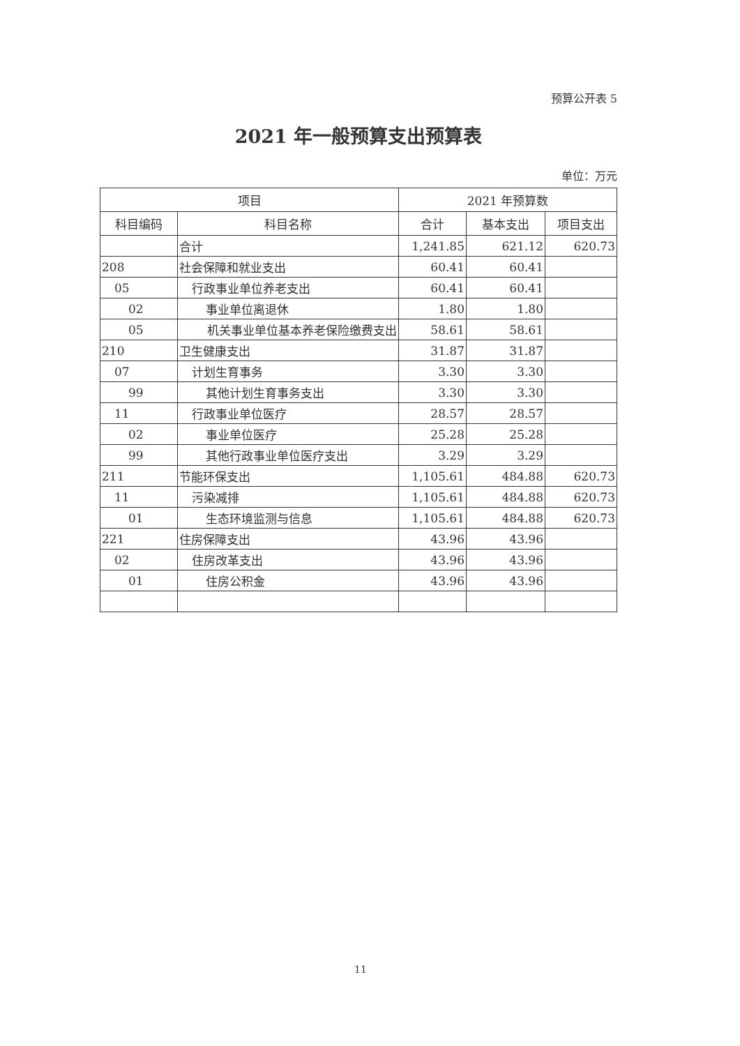预算公开表 5
2021 年一般预算支出预算表
单位：万元
| 项目 | | 2021 年预算数 | | |
| --- | --- | --- | --- | --- |
| 科目编码 | 科目名称 | 合计 | 基本支出 | 项目支出 |
| | 合计 | 1,241.85 | 621.12 | 620.73 |
| 208 | 社会保障和就业支出 | 60.41 | 60.41 | |
| 05 | 行政事业单位养老支出 | 60.41 | 60.41 | |
| 02 | 事业单位离退休 | 1.80 | 1.80 | |
| 05 | 机关事业单位基本养老保险缴费支出 | 58.61 | 58.61 | |
| 210 | 卫生健康支出 | 31.87 | 31.87 | |
| 07 | 计划生育事务 | 3.30 | 3.30 | |
| 99 | 其他计划生育事务支出 | 3.30 | 3.30 | |
| 11 | 行政事业单位医疗 | 28.57 | 28.57 | |
| 02 | 事业单位医疗 | 25.28 | 25.28 | |
| 99 | 其他行政事业单位医疗支出 | 3.29 | 3.29 | |
| 211 | 节能环保支出 | 1,105.61 | 484.88 | 620.73 |
| 11 | 污染减排 | 1,105.61 | 484.88 | 620.73 |
| 01 | 生态环境监测与信息 | 1,105.61 | 484.88 | 620.73 |
| 221 | 住房保障支出 | 43.96 | 43.96 | |
| 02 | 住房改革支出 | 43.96 | 43.96 | |
| 01 | 住房公积金 | 43.96 | 43.96 | |
11